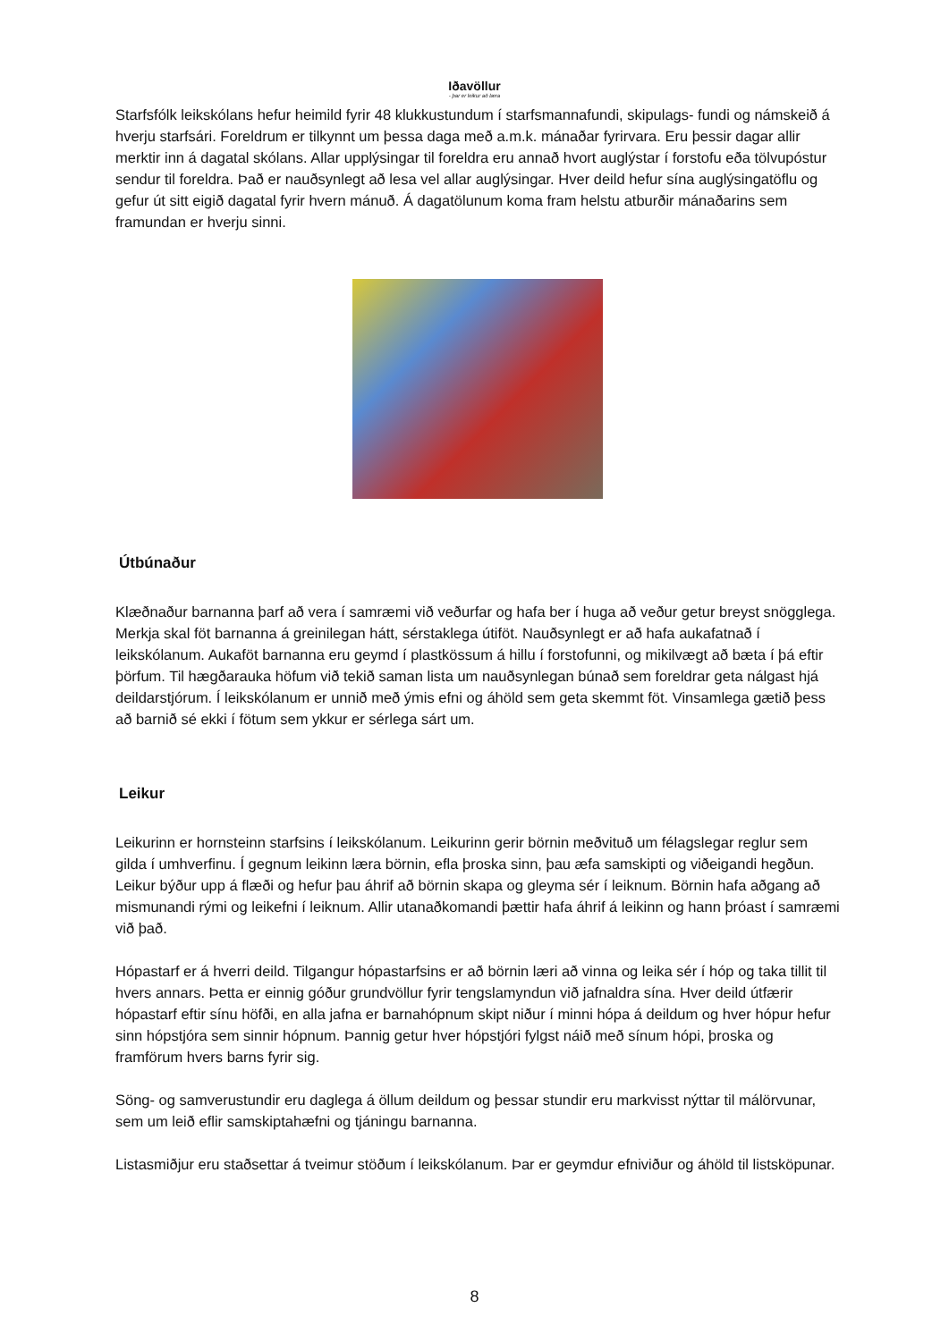Iðavöllur
- þar er leikur að læra
Starfsfólk leikskólans hefur heimild fyrir 48 klukkustundum í starfsmannafundi, skipulags- fundi og námskeið á hverju starfsári. Foreldrum er tilkynnt um þessa daga með a.m.k. mánaðar fyrirvara. Eru þessir dagar allir merktir inn á dagatal skólans. Allar upplýsingar til foreldra eru annað hvort auglýstar í forstofu eða tölvupóstur sendur til foreldra. Það er nauðsynlegt að lesa vel allar auglýsingar. Hver deild hefur sína auglýsingatöflu og gefur út sitt eigið dagatal fyrir hvern mánuð. Á dagatölunum koma fram helstu atburðir mánaðarins sem framundan er hverju sinni.
Útbúnaður
Klæðnaður barnanna þarf að vera í samræmi við veðurfar og hafa ber í huga að veður getur breyst snögglega. Merkja skal föt barnanna á greinilegan hátt, sérstaklega útiföt. Nauðsynlegt er að hafa aukafatnað í leikskólanum. Aukaföt barnanna eru geymd í plastkössum á hillu í forstofunni, og mikilvægt að bæta í þá eftir þörfum. Til hægðarauka höfum við tekið saman lista um nauðsynlegan búnað sem foreldrar geta nálgast hjá deildarstjórum. Í leikskólanum er unnið með ýmis efni og áhöld sem geta skemmt föt. Vinsamlega gætið þess að barnið sé ekki í fötum sem ykkur er sérlega sárt um.
Leikur
Leikurinn er hornsteinn starfsins í leikskólanum. Leikurinn gerir börnin meðvituð um félagslegar reglur sem gilda í umhverfinu. Í gegnum leikinn læra börnin, efla þroska sinn, þau æfa samskipti og viðeigandi hegðun. Leikur býður upp á flæði og hefur þau áhrif að börnin skapa og gleyma sér í leiknum. Börnin hafa aðgang að mismunandi rými og leikefni í leiknum. Allir utanaðkomandi þættir hafa áhrif á leikinn og hann þróast í samræmi við það.
Hópastarf er á hverri deild. Tilgangur hópastarfsins er að börnin læri að vinna og leika sér í hóp og taka tillit til hvers annars. Þetta er einnig góður grundvöllur fyrir tengslamyndun við jafnaldra sína. Hver deild útfærir hópastarf eftir sínu höfði, en alla jafna er barnahópnum skipt niður í minni hópa á deildum og hver hópur hefur sinn hópstjóra sem sinnir hópnum. Þannig getur hver hópstjóri fylgst náið með sínum hópi, þroska og framförum hvers barns fyrir sig.
Söng- og samverustundir eru daglega á öllum deildum og þessar stundir eru markvisst nýttar til málörvunar, sem um leið eflir samskiptahæfni og tjáningu barnanna.
Listasmiðjur eru staðsettar á tveimur stöðum í leikskólanum. Þar er geymdur efniviður og áhöld til listsköpunar.
8